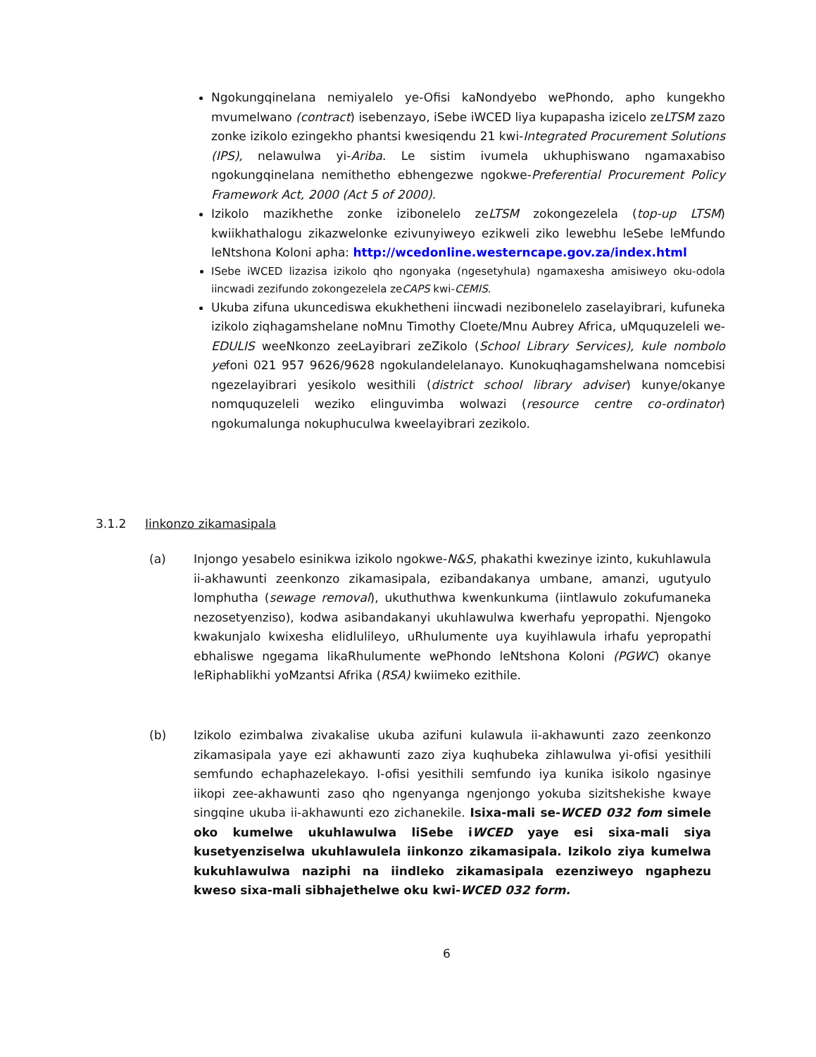Ngokungqinelana nemiyalelo ye-Ofisi kaNondyebo wePhondo, apho kungekho mvumelwano (contract) isebenzayo, iSebe iWCED liya kupapasha izicelo zeLTSM zazo zonke izikolo ezingekho phantsi kwesiqendu 21 kwi-Integrated Procurement Solutions (IPS), nelawulwa yi-Ariba. Le sistim ivumela ukhuphiswano ngamaxabiso ngokungqinelana nemithetho ebhengezwe ngokwe-Preferential Procurement Policy Framework Act, 2000 (Act 5 of 2000).
Izikolo mazikhethe zonke izibonelelo zeLTSM zokongezelela (top-up LTSM) kwiikhathalogu zikazwelonke ezivunyiweyo ezikweli ziko lewebhu leSebe leMfundo leNtshona Koloni apha: http://wcedonline.westerncape.gov.za/index.html
ISebe iWCED lizazisa izikolo qho ngonyaka (ngesetyhula) ngamaxesha amisiweyo oku-odola iincwadi zezifundo zokongezelela zeCAPS kwi-CEMIS.
Ukuba zifuna ukuncediswa ekukhetheni iincwadi nezibonelelo zaselayibrari, kufuneka izikolo ziqhagamshelane noMnu Timothy Cloete/Mnu Aubrey Africa, uMququzeleli we-EDULIS weeNkonzo zeeLayibrari zeZikolo (School Library Services), kule nombolo yefoni 021 957 9626/9628 ngokulandelelanayo. Kunokuqhagamshelwana nomcebisi ngezelayibrari yesikolo wesithili (district school library adviser) kunye/okanye nomququzeleli weziko elinguvimba wolwazi (resource centre co-ordinator) ngokumalunga nokuphuculwa kweelayibrari zezikolo.
3.1.2 Iinkonzo zikamasipala
(a) Injongo yesabelo esinikwa izikolo ngokwe-N&S, phakathi kwezinye izinto, kukuhlawula ii-akhawunti zeenkonzo zikamasipala, ezibandakanya umbane, amanzi, ugutyulo lomphutha (sewage removal), ukuthuthwa kwenkunkuma (iintlawulo zokufumaneka nezosetyenziso), kodwa asibandakanyi ukuhlawulwa kwerhafu yepropathi. Njengoko kwakunjalo kwixesha elidlulileyo, uRhulumente uya kuyihlawula irhafu yepropathi ebhaliswe ngegama likaRhulumente wePhondo leNtshona Koloni (PGWC) okanye leRiphablikhi yoMzantsi Afrika (RSA) kwiimeko ezithile.
(b) Izikolo ezimbalwa zivakalise ukuba azifuni kulawula ii-akhawunti zazo zeenkonzo zikamasipala yaye ezi akhawunti zazo ziya kuqhubeka zihlawulwa yi-ofisi yesithili semfundo echaphazelekayo. I-ofisi yesithili semfundo iya kunika isikolo ngasinye iikopi zee-akhawunti zaso qho ngenyanga ngenjongo yokuba sizitshekishe kwaye singqine ukuba ii-akhawunti ezo zichanekile. Isixa-mali se-WCED 032 fom simele oko kumelwe ukuhlawulwa liSebe iWCED yaye esi sixa-mali siya kusetyenziselwa ukuhlawulela iinkonzo zikamasipala. Izikolo ziya kumelwa kukuhlawulwa naziphi na iindleko zikamasipala ezenziweyo ngaphezu kweso sixa-mali sibhajethelwe oku kwi-WCED 032 form.
6